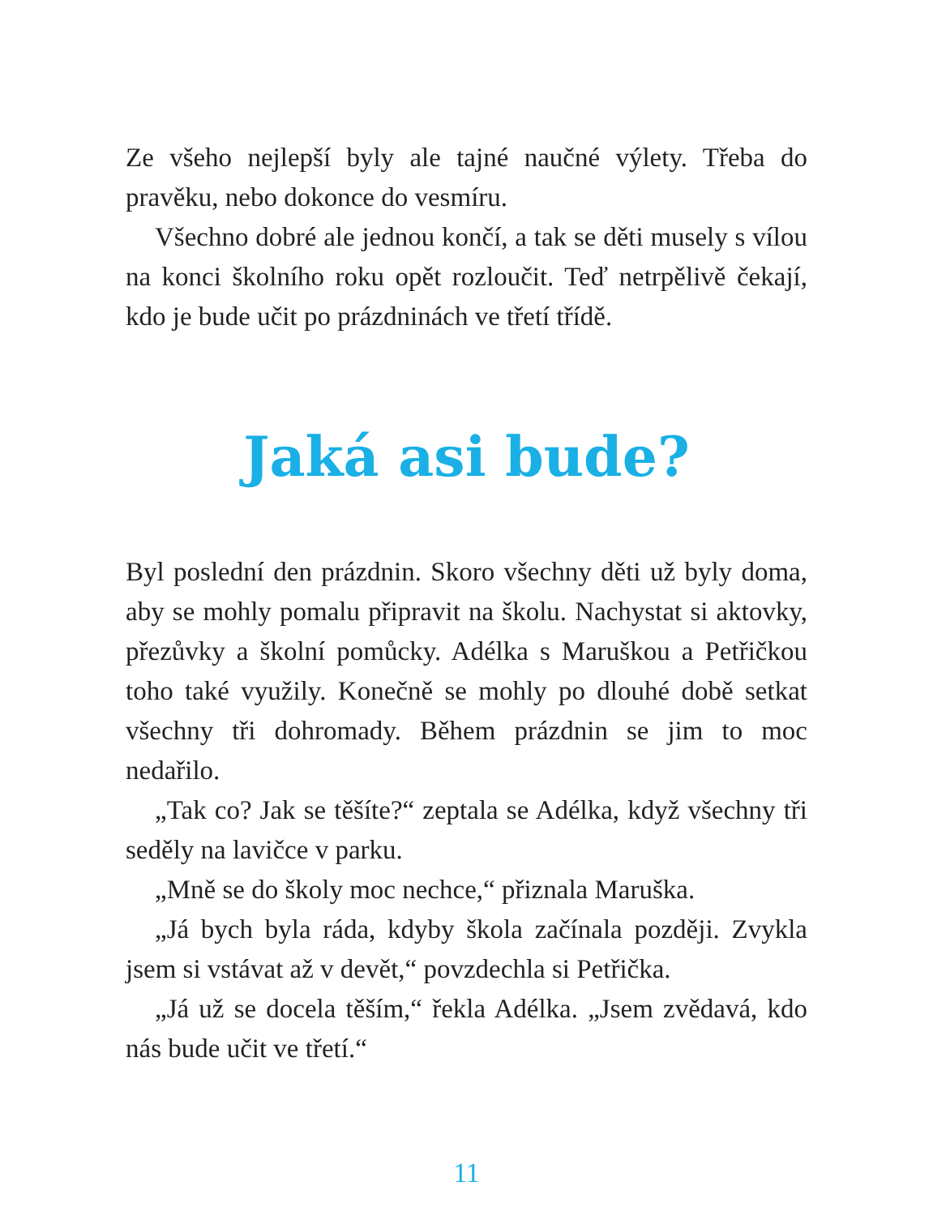Ze všeho nejlepší byly ale tajné naučné výlety. Třeba do pravěku, nebo dokonce do vesmíru.
Všechno dobré ale jednou končí, a tak se děti musely s vílou na konci školního roku opět rozloučit. Teď netrpělivě čekají, kdo je bude učit po prázdninách ve třetí třídě.
Jaká asi bude?
Byl poslední den prázdnin. Skoro všechny děti už byly doma, aby se mohly pomalu připravit na školu. Nachystat si aktovky, přezůvky a školní pomůcky. Adélka s Maruškou a Petřičkou toho také využily. Konečně se mohly po dlouhé době setkat všechny tři dohromady. Během prázdnin se jim to moc nedařilo.
„Tak co? Jak se těšíte?“ zeptala se Adélka, když všechny tři seděly na lavičce v parku.
„Mně se do školy moc nechce,“ přiznala Maruška.
„Já bych byla ráda, kdyby škola začínala později. Zvykla jsem si vstávat až v devět,“ povzdechla si Petřička.
„Já už se docela těším,“ řekla Adélka. „Jsem zvědavá, kdo nás bude učit ve třetí.“
11